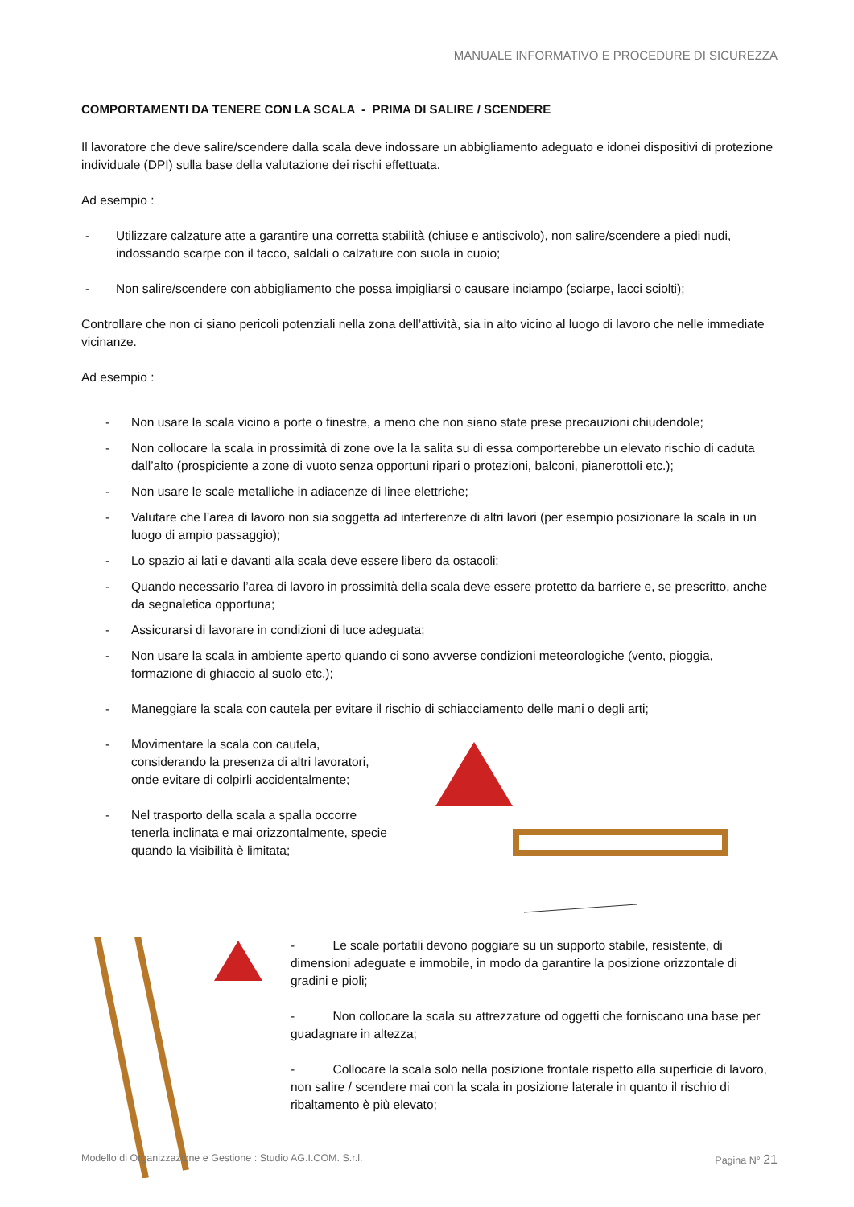MANUALE INFORMATIVO E PROCEDURE DI SICUREZZA
COMPORTAMENTI DA TENERE CON LA SCALA - PRIMA DI SALIRE / SCENDERE
Il lavoratore che deve salire/scendere dalla scala deve indossare un abbigliamento adeguato e idonei dispositivi di protezione individuale (DPI) sulla base della valutazione dei rischi effettuata.
Ad esempio :
- Utilizzare calzature atte a garantire una corretta stabilità (chiuse e antiscivolo), non salire/scendere a piedi nudi, indossando scarpe con il tacco, saldali o calzature con suola in cuoio;
- Non salire/scendere con abbigliamento che possa impigliarsi o causare inciampo (sciarpe, lacci sciolti);
Controllare che non ci siano pericoli potenziali nella zona dell’attività, sia in alto vicino al luogo di lavoro che nelle immediate vicinanze.
Ad esempio :
- Non usare la scala vicino a porte o finestre, a meno che non siano state prese precauzioni chiudendole;
- Non collocare la scala in prossimità di zone ove la la salita su di essa comporterebbe un elevato rischio di caduta dall’alto (prospiciente a zone di vuoto senza opportuni ripari o protezioni, balconi, pianerottoli etc.);
- Non usare le scale metalliche in adiacenze di linee elettriche;
- Valutare che l’area di lavoro non sia soggetta ad interferenze di altri lavori (per esempio posizionare la scala in un luogo di ampio passaggio);
- Lo spazio ai lati e davanti alla scala deve essere libero da ostacoli;
- Quando necessario l’area di lavoro in prossimità della scala deve essere protetto da barriere e, se prescritto, anche da segnaletica opportuna;
- Assicurarsi di lavorare in condizioni di luce adeguata;
- Non usare la scala in ambiente aperto quando ci sono avverse condizioni meteorologiche (vento, pioggia, formazione di ghiaccio al suolo etc.);
- Maneggiare la scala con cautela per evitare il rischio di schiacciamento delle mani o degli arti;
- Movimentare la scala con cautela, considerando la presenza di altri lavoratori, onde evitare di colpirli accidentalmente;
- Nel trasporto della scala a spalla occorre tenerla inclinata e mai orizzontalmente, specie quando la visibilità è limitata;
- Le scale portatili devono poggiare su un supporto stabile, resistente, di dimensioni adeguate e immobile, in modo da garantire la posizione orizzontale di gradini e pioli;
- Non collocare la scala su attrezzature od oggetti che forniscano una base per guadagnare in altezza;
- Collocare la scala solo nella posizione frontale rispetto alla superficie di lavoro, non salire / scendere mai con la scala in posizione laterale in quanto il rischio di ribaltamento è più elevato;
Modello di Organizzazione e Gestione : Studio AG.I.COM. S.r.l. Pagina N° 21